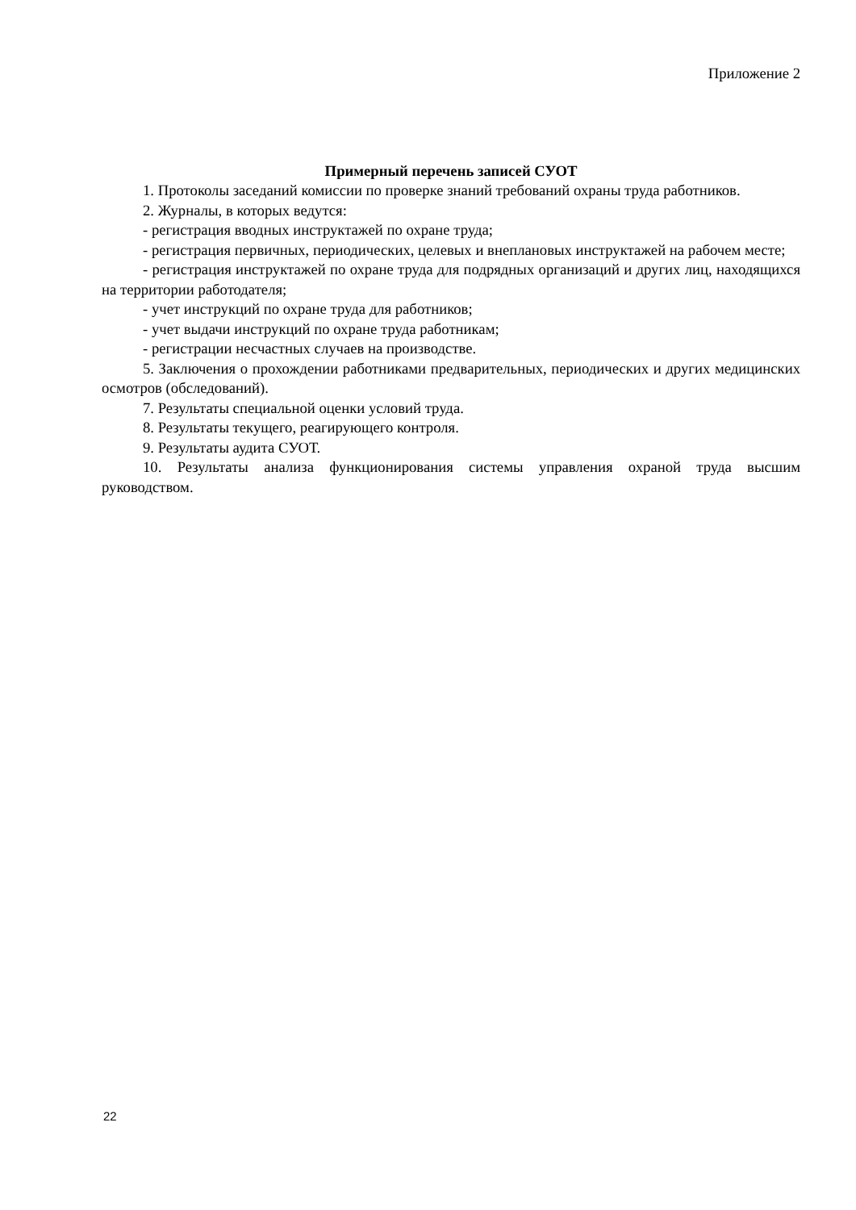Приложение 2
Примерный перечень записей СУОТ
1. Протоколы заседаний комиссии по проверке знаний требований охраны труда работников.
2. Журналы, в которых ведутся:
- регистрация вводных инструктажей по охране труда;
- регистрация первичных, периодических, целевых и внеплановых инструктажей на рабочем месте;
- регистрация инструктажей по охране труда для подрядных организаций и других лиц, находящихся на территории работодателя;
- учет инструкций по охране труда для работников;
- учет выдачи инструкций по охране труда работникам;
- регистрации несчастных случаев на производстве.
5. Заключения о прохождении работниками предварительных, периодических и других медицинских осмотров (обследований).
7. Результаты специальной оценки условий труда.
8. Результаты текущего, реагирующего контроля.
9. Результаты аудита СУОТ.
10. Результаты анализа функционирования системы управления охраной труда высшим руководством.
22